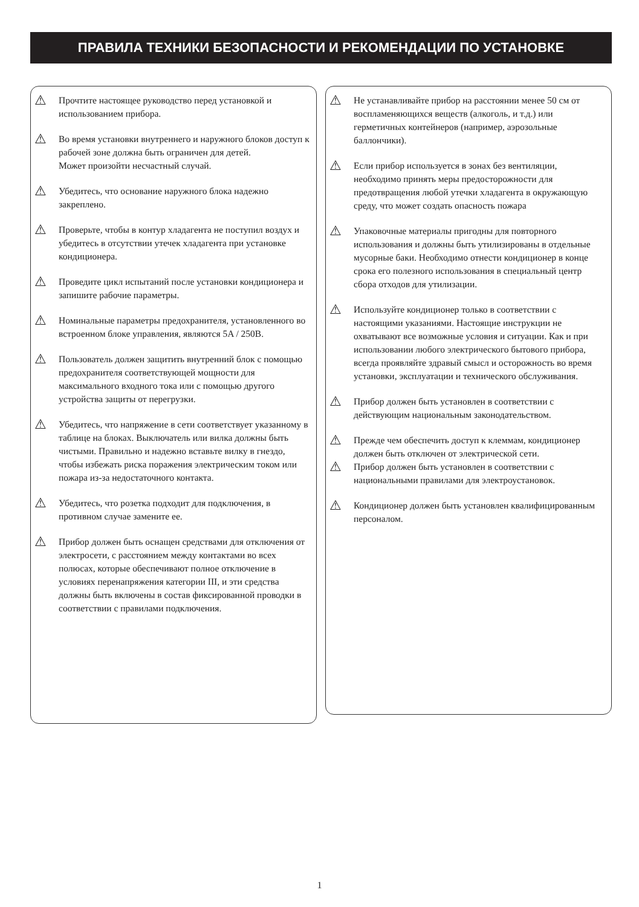ПРАВИЛА ТЕХНИКИ БЕЗОПАСНОСТИ И РЕКОМЕНДАЦИИ ПО УСТАНОВКЕ
⚠
Прочтите настоящее руководство перед установкой и использованием прибора.
⚠
Во время установки внутреннего и наружного блоков доступ к рабочей зоне должна быть ограничен для детей.
Может произойти несчастный случай.
⚠
Убедитесь, что основание наружного блока надежно закреплено.
⚠
Проверьте, чтобы в контур хладагента не поступил воздух и убедитесь в отсутствии утечек хладагента при установке кондиционера.
⚠
Проведите цикл испытаний после установки кондиционера и запишите рабочие параметры.
⚠
Номинальные параметры предохранителя, установленного во встроенном блоке управления, являются 5A / 250B.
⚠
Пользователь должен защитить внутренний блок с помощью предохранителя соответствующей мощности для максимального входного тока или с помощью другого устройства защиты от перегрузки.
⚠
Убедитесь, что напряжение в сети соответствует указанному в таблице на блоках. Выключатель или вилка должны быть чистыми. Правильно и надежно вставьте вилку в гнездо, чтобы избежать риска поражения электрическим током или пожара из-за недостаточного контакта.
⚠
Убедитесь, что розетка подходит для подключения, в противном случае замените ее.
⚠
Прибор должен быть оснащен средствами для отключения от электросети, с расстоянием между контактами во всех полюсах, которые обеспечивают полное отключение в условиях перенапряжения категории III, и эти средства должны быть включены в состав фиксированной проводки в соответствии с правилами подключения.
⚠
Не устанавливайте прибор на расстоянии менее 50 см от воспламеняющихся веществ (алкоголь, и т.д.) или герметичных контейнеров (например, аэрозольные баллончики).
⚠
Если прибор используется в зонах без вентиляции, необходимо принять меры предосторожности для предотвращения любой утечки хладагента в окружающую среду, что может создать опасность пожара
⚠
Упаковочные материалы пригодны для повторного использования и должны быть утилизированы в отдельные мусорные баки. Необходимо отнести кондиционер в конце срока его полезного использования в специальный центр сбора отходов для утилизации.
⚠
Используйте кондиционер только в соответствии с настоящими указаниями. Настоящие инструкции не охватывают все возможные условия и ситуации. Как и при использовании любого электрического бытового прибора, всегда проявляйте здравый смысл и осторожность во время установки, эксплуатации и технического обслуживания.
⚠
Прибор должен быть установлен в соответствии с действующим национальным законодательством.
⚠
Прежде чем обеспечить доступ к клеммам, кондиционер должен быть отключен от электрической сети.
⚠
Прибор должен быть установлен в соответствии с национальными правилами для электроустановок.
⚠
Кондиционер должен быть установлен квалифицированным персоналом.
1